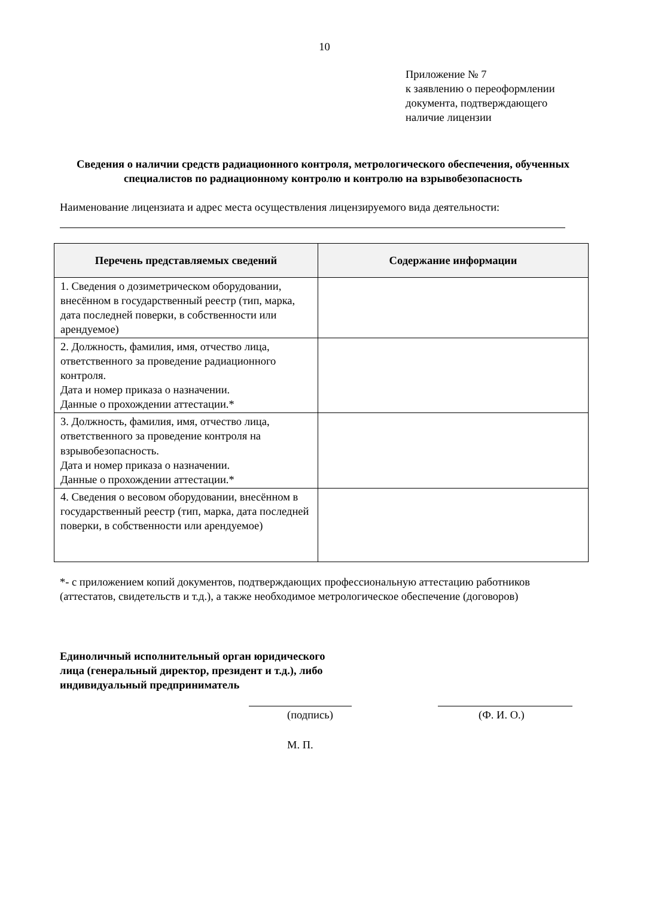10
Приложение № 7
к заявлению о переоформлении
документа, подтверждающего
наличие лицензии
Сведения о наличии средств радиационного контроля, метрологического обеспечения, обученных специалистов по радиационному контролю и контролю на взрывобезопасность
Наименование лицензиата и адрес места осуществления лицензируемого вида деятельности:
| Перечень представляемых сведений | Содержание информации |
| --- | --- |
| 1. Сведения о дозиметрическом оборудовании, внесённом в государственный реестр (тип, марка, дата последней поверки, в собственности или арендуемое) | |
| 2. Должность, фамилия, имя, отчество лица, ответственного за проведение радиационного контроля. Дата и номер приказа о назначении. Данные о прохождении аттестации.* | |
| 3. Должность, фамилия, имя, отчество лица, ответственного за проведение контроля на взрывобезопасность. Дата и номер приказа о назначении. Данные о прохождении аттестации.* | |
| 4. Сведения о весовом оборудовании, внесённом в государственный реестр (тип, марка, дата последней поверки, в собственности или арендуемое) | |
*- с приложением копий документов, подтверждающих профессиональную аттестацию работников (аттестатов, свидетельств и т.д.), а также необходимое метрологическое обеспечение (договоров)
Единоличный исполнительный орган юридического лица (генеральный директор, президент и т.д.), либо индивидуальный предприниматель
(подпись) (Ф. И. О.)
М. П.